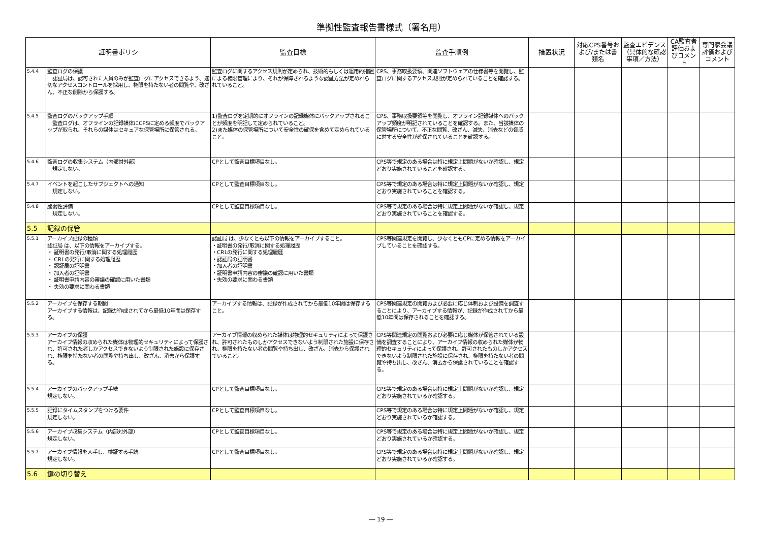準拠性監査報告書様式（署名用）
| 証明書ポリシ | | 監査目標 | 監査手順例 | 措置状況 | 対応CPS番号および/または書類名 | 監査エビデンス（具体的な確認事項／方法） | CA監査者評価およびコメント | 専門家会議評価およびコメント |
| --- | --- | --- | --- | --- | --- | --- | --- | --- |
| 5.4.4 | 監査ログの保護 認証局は、認可された人員のみが監査ログにアクセスできるよう、適切なアクセスコントロールを採用し、権限を持たない者の閲覧や、改ざん、不正な削除から保護する。 | 監査ログに関するアクセス規則が定められ、技術的もしくは運用的措置による権限管理により、それが保障されるような認証方法が定めれられていること。 | CPS、事務取扱要領、関連ソフトウェアの仕様書等を閲覧し、監査ログに関するアクセス規則が定められていることを確認する。 | | | | | |
| 5.4.5 | 監査ログのバックアップ手順 監査ログは、オフラインの記録媒体にCPSに定める頻度でバックアップが取られ、それらの媒体はセキュアな保管場所に保管される。 | 1)監査ログを定期的にオフラインの記録媒体にバックアップされることが頻度を明記して定められていること。 2)また媒体の保管場所について安全性の確保を含めて定められていること。 | CPS、事務取扱要領等を閲覧し、オフライン記録媒体へのバックアップ頻度が明記されていることを確認する。また、当該媒体の保管場所について、不正な閲覧、改ざん、滅失、消去などの脅威に対する安全性が確保されていることを確認する。 | | | | | |
| 5.4.6 | 監査ログの収集システム（内部対外部） 規定しない。 | CPとして監査目標項目なし。 | CPS等で規定のある場合は特に規定上問題がないか確認し、規定どおり実施されていることを確認する。 | | | | | |
| 5.4.7 | イベントを起こしたサブジェクトへの通知 規定しない。 | CPとして監査目標項目なし。 | CPS等で規定のある場合は特に規定上問題がないか確認し、規定どおり実施されていることを確認する。 | | | | | |
| 5.4.8 | 脆弱性評価 規定しない。 | CPとして監査目標項目なし。 | CPS等で規定のある場合は特に規定上問題がないか確認し、規定どおり実施されていることを確認する。 | | | | | |
| 5.5 | 記録の保管 | | | | | | | |
| 5.5.1 | アーカイブ記録の種類 認証局 は、以下の情報をアーカイブする。 ・ 証明書の発行/取消に関する処理履歴 ・ CRLの発行に関する処理履歴 ・ 認証局の証明書 ・ 加入者の証明書 ・ 証明書申請内容の審議の確認に用いた書類 ・ 失効の要求に関わる書類 | 認証局 は、少なくとも以下の情報をアーカイブすること。 ・証明書の発行/取消に関する処理履歴 ・CRLの発行に関する処理履歴 ・認証局の証明書 ・加入者の証明書 ・証明書申請内容の審議の確認に用いた書類 ・失効の要求に関わる書類 | CPS等関連規定を閲覧し、少なくともCPに定める情報をアーカイブしていることを確認する。 | | | | | |
| 5.5.2 | アーカイブを保存する期間 アーカイブする情報は、記録が作成されてから最低10年間は保存する。 | アーカイブする情報は、記録が作成されてから最低10年間は保存すること。 | CPS等関連規定の閲覧および必要に応じ体制および設備を調査することにより、アーカイブする情報が、記録が作成されてから最低10年間は保存されることを確認する。 | | | | | |
| 5.5.3 | アーカイブの保護 アーカイブ情報の収められた媒体は物理的セキュリティによって保護され、許可された者しかアクセスできないよう制限された施設に保存され、権限を持たない者の閲覧や持ち出し、改ざん、消去から保護する。 | アーカイブ情報の収められた媒体は物理的セキュリティによって保護され、許可されたものしかアクセスできないよう制限された施設に保存され、権限を持たない者の閲覧や持ち出し、改ざん、消去から保護されていること。 | CPS等関連規定の閲覧および必要に応じ媒体が保管されている設備を調査することにより、アーカイブ情報の収められた媒体が物理的セキュリティによって保護され、許可されたものしかアクセスできないよう制限された施設に保存され、権限を持たない者の閲覧や持ち出し、改ざん、消去から保護されていることを確認する。 | | | | | |
| 5.5.4 | アーカイブのバックアップ手続 規定しない。 | CPとして監査目標項目なし。 | CPS等で規定のある場合は特に規定上問題がないか確認し、規定どおり実施されているか確認する。 | | | | | |
| 5.5.5 | 記録にタイムスタンプをつける要件 規定しない。 | CPとして監査目標項目なし。 | CPS等で規定のある場合は特に規定上問題がないか確認し、規定どおり実施されているか確認する。 | | | | | |
| 5.5.6 | アーカイブ収集システム（内部対外部） 規定しない。 | CPとして監査目標項目なし。 | CPS等で規定のある場合は特に規定上問題がないか確認し、規定どおり実施されているか確認する。 | | | | | |
| 5.5.7 | アーカイブ情報を入手し、検証する手続 規定しない。 | CPとして監査目標項目なし。 | CPS等で規定のある場合は特に規定上問題がないか確認し、規定どおり実施されているか確認する。 | | | | | |
| 5.6 | 鍵の切り替え | | | | | | | |
― 19 ―